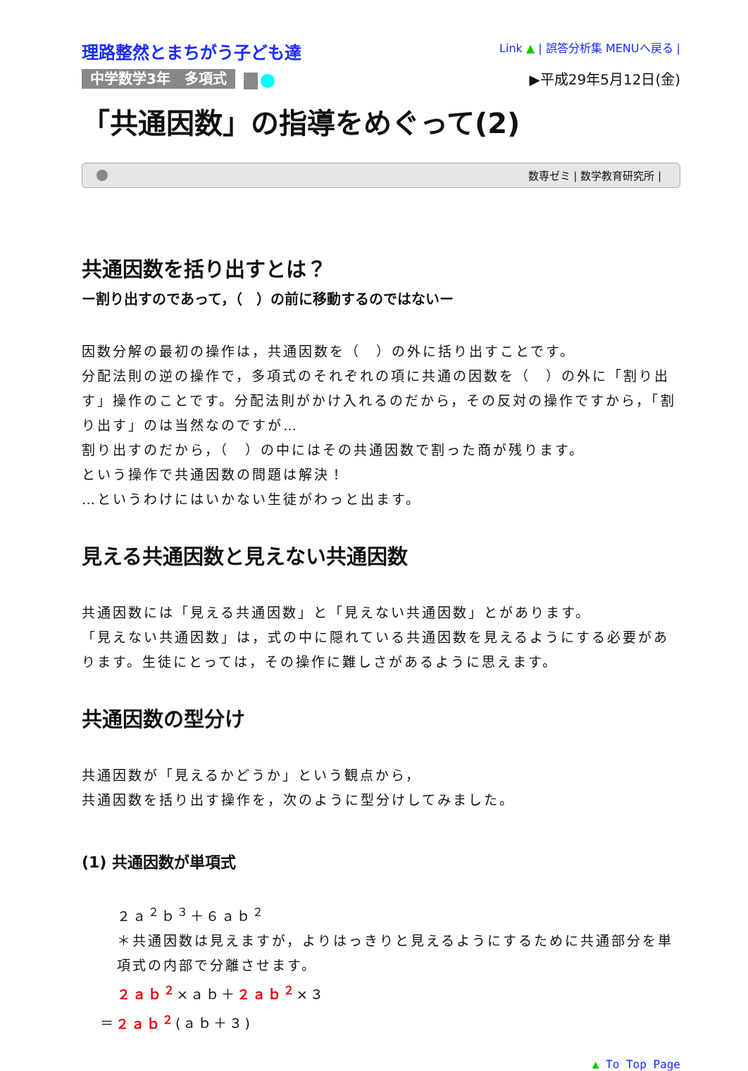理路整然とまちがう子ども達
Link ▲ | 誤答分析集 MENUへ戻る |
中学数学3年　多項式 ▶平成29年5月12日(金)
「共通因数」の指導をめぐって(2)
数専ゼミ | 数学教育研究所 |
共通因数を括り出すとは？
ー割り出すのであって，（　）の前に移動するのではないー
因数分解の最初の操作は，共通因数を（　）の外に括り出すことです。
分配法則の逆の操作で，多項式のそれぞれの項に共通の因数を（　）の外に「割り出す」操作のことです。分配法則がかけ入れるのだから，その反対の操作ですから，「割り出す」のは当然なのですが…
割り出すのだから，（　）の中にはその共通因数で割った商が残ります。
という操作で共通因数の問題は解決！
…というわけにはいかない生徒がわっと出ます。
見える共通因数と見えない共通因数
共通因数には「見える共通因数」と「見えない共通因数」とがあります。
「見えない共通因数」は，式の中に隠れている共通因数を見えるようにする必要があります。生徒にとっては，その操作に難しさがあるように思えます。
共通因数の型分け
共通因数が「見えるかどうか」という観点から，
共通因数を括り出す操作を，次のように型分けしてみました。
(1) 共通因数が単項式
２ａ<sup>２</sup>ｂ<sup>３</sup>＋６ａｂ<sup>２</sup>
＊共通因数は見えますが，よりはっきりと見えるようにするために共通部分を単項式の内部で分離させます。
２ａｂ<sup>２</sup>×ａｂ＋２ａｂ<sup>２</sup>×３
＝２ａｂ<sup>２</sup>(ａｂ＋３)
▲ To Top Page